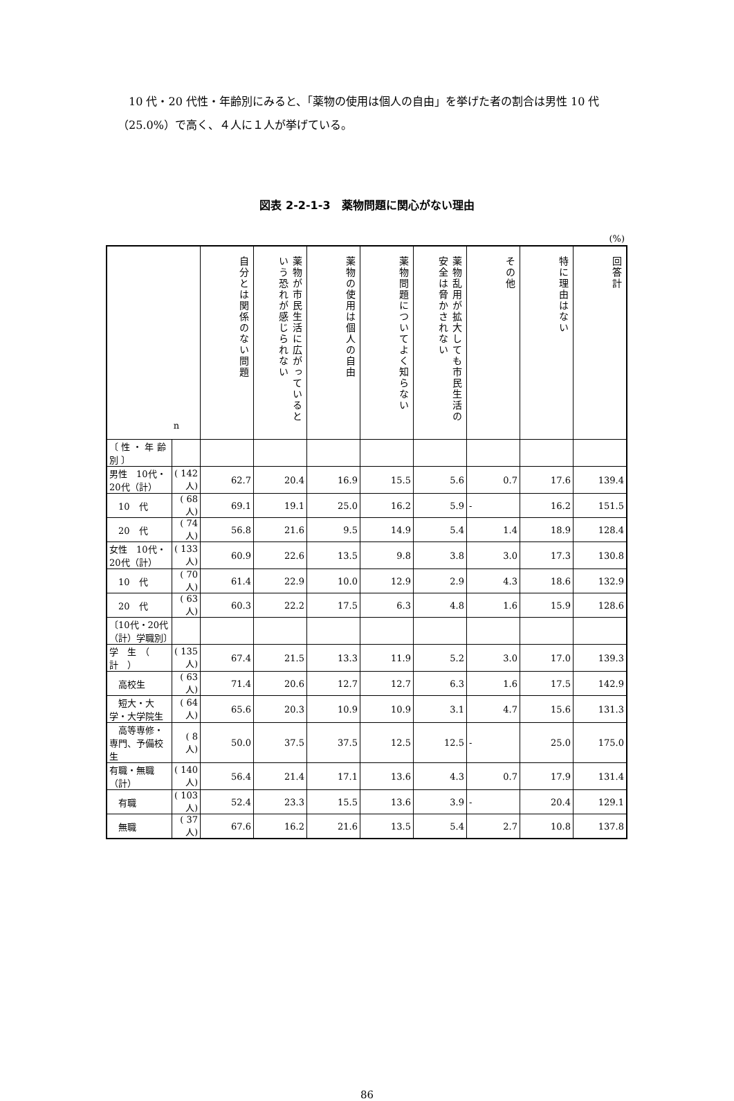10 代・20 代性・年齢別にみると、「薬物の使用は個人の自由」を挙げた者の割合は男性 10 代（25.0%）で高く、４人に１人が挙げている。
図表 2-2-1-3　薬物問題に関心がない理由
(%)
| n | | 自分とは関係のない問題 | 薬物が市民生活に広がっているという恐れが感じられない | 薬物の使用は個人の自由 | 薬物問題についてよく知らない | 薬物乱用が拡大しても市民生活の安全は脅かされない | その他 | 特に理由はない | 回答計 |
| --- | --- | --- | --- | --- | --- | --- | --- | --- | --- |
| 〔 性 ・ 年 齢 別 〕 | | | | | | | | | |
| 男性 10代・20代（計） | ( 142人) | 62.7 | 20.4 | 16.9 | 15.5 | 5.6 | 0.7 | 17.6 | 139.4 |
| 10 代 | ( 68人) | 69.1 | 19.1 | 25.0 | 16.2 | 5.9 | - | 16.2 | 151.5 |
| 20 代 | ( 74人) | 56.8 | 21.6 | 9.5 | 14.9 | 5.4 | 1.4 | 18.9 | 128.4 |
| 女性 10代・20代（計） | ( 133人) | 60.9 | 22.6 | 13.5 | 9.8 | 3.8 | 3.0 | 17.3 | 130.8 |
| 10 代 | ( 70人) | 61.4 | 22.9 | 10.0 | 12.9 | 2.9 | 4.3 | 18.6 | 132.9 |
| 20 代 | ( 63人) | 60.3 | 22.2 | 17.5 | 6.3 | 4.8 | 1.6 | 15.9 | 128.6 |
| 〔10代・20代（計）学職別〕 | | | | | | | | | |
| 学 生 （ 計 ） | ( 135人) | 67.4 | 21.5 | 13.3 | 11.9 | 5.2 | 3.0 | 17.0 | 139.3 |
| 高校生 | ( 63人) | 71.4 | 20.6 | 12.7 | 12.7 | 6.3 | 1.6 | 17.5 | 142.9 |
| 短大・大学・大学院生 | ( 64人) | 65.6 | 20.3 | 10.9 | 10.9 | 3.1 | 4.7 | 15.6 | 131.3 |
| 高等専修・専門、予備校生 | ( 8人) | 50.0 | 37.5 | 37.5 | 12.5 | 12.5 | - | 25.0 | 175.0 |
| 有職・無職（計） | ( 140人) | 56.4 | 21.4 | 17.1 | 13.6 | 4.3 | 0.7 | 17.9 | 131.4 |
| 有職 | ( 103人) | 52.4 | 23.3 | 15.5 | 13.6 | 3.9 | - | 20.4 | 129.1 |
| 無職 | ( 37人) | 67.6 | 16.2 | 21.6 | 13.5 | 5.4 | 2.7 | 10.8 | 137.8 |
86